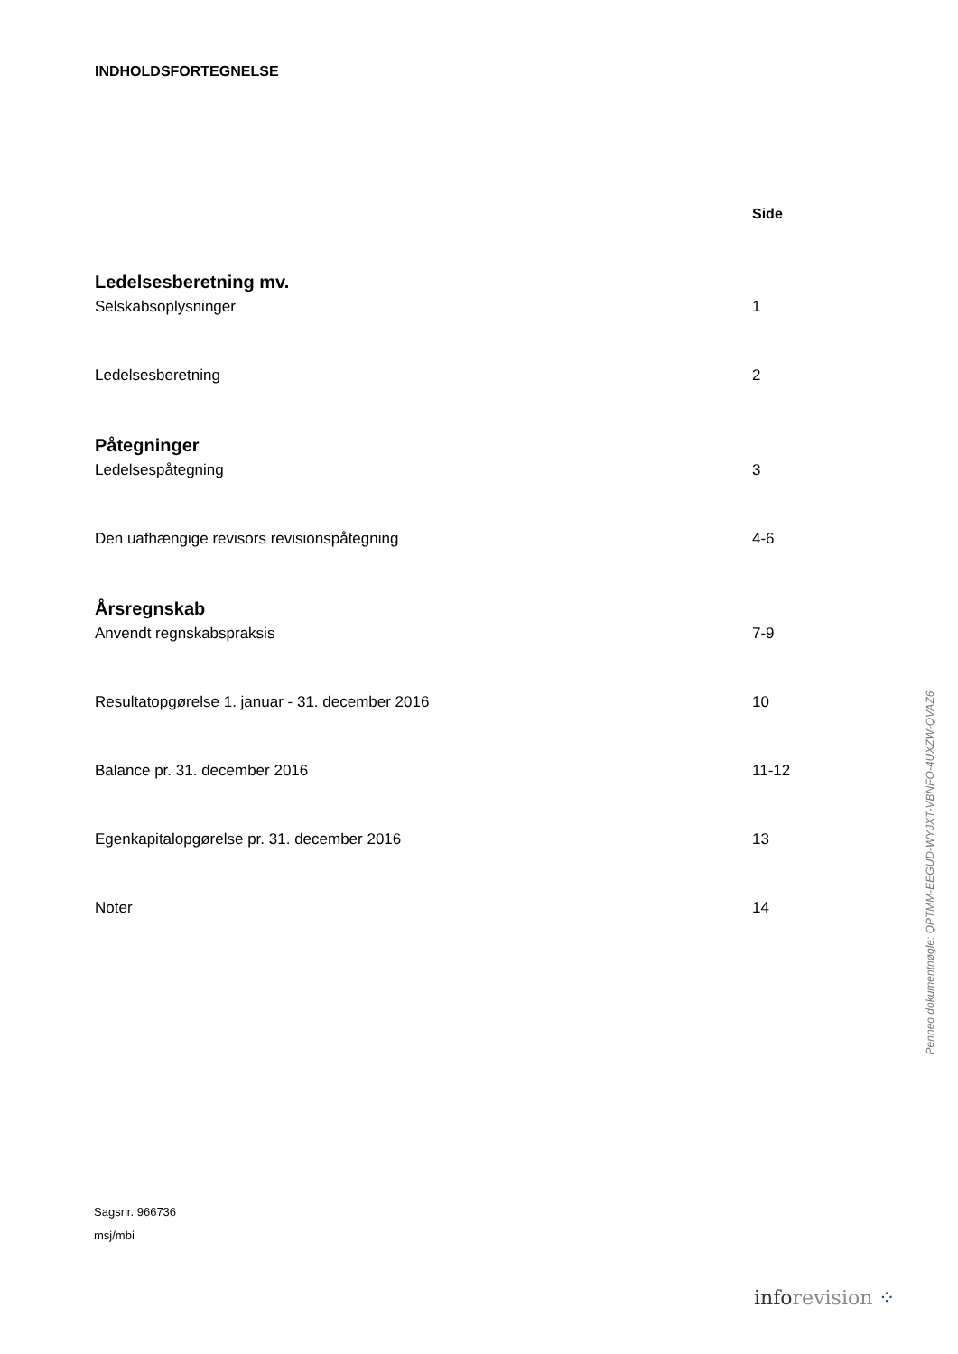INDHOLDSFORTEGNELSE
Side
Ledelsesberetning mv.
Selskabsoplysninger 1
Ledelsesberetning 2
Påtegninger
Ledelsespåtegning 3
Den uafhængige revisors revisionspåtegning 4-6
Årsregnskab
Anvendt regnskabspraksis 7-9
Resultatopgørelse 1. januar - 31. december 2016 10
Balance pr. 31. december 2016 11-12
Egenkapitalopgørelse pr. 31. december 2016 13
Noter 14
Sagsnr. 966736
msj/mbi
inforevision ⁘
Penneo dokumentnøgle: QPTMM-EEGUD-WYJXT-VBNFO-4UXZW-QVAZ6